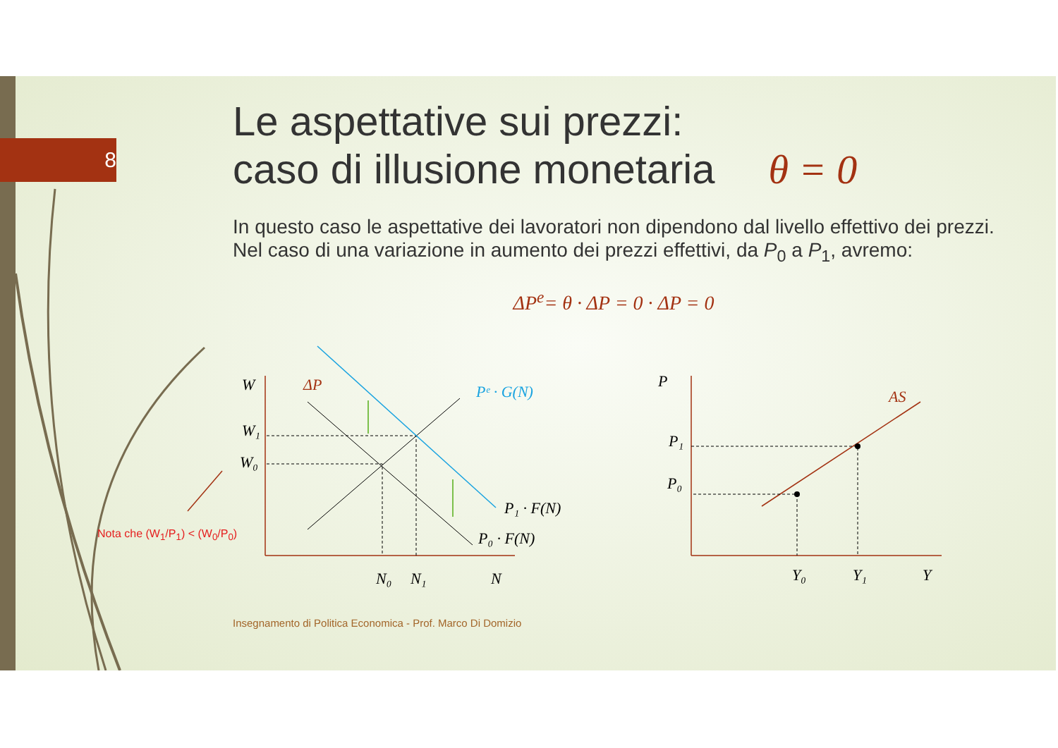W
W₁
W₀
ΔP
Pᵉ · G(N)
P₁ · F(N)
P₀ · F(N)
N₀
N₁
N
P
P₁
P₀
AS
Y₀
Y₁
Y
8
Le aspettative sui prezzi:
caso di illusione monetaria θ = 0
In questo caso le aspettative dei lavoratori non dipendono dal livello effettivo dei prezzi. Nel caso di una variazione in aumento dei prezzi effettivi, da P<sub>0</sub> a P<sub>1</sub>, avremo:
ΔP<sup>e</sup>= θ · ΔP = 0 · ΔP = 0
Nota che (W<sub>1</sub>/P<sub>1</sub>) < (W<sub>0</sub>/P<sub>0</sub>)
Insegnamento di Politica Economica - Prof. Marco Di Domizio